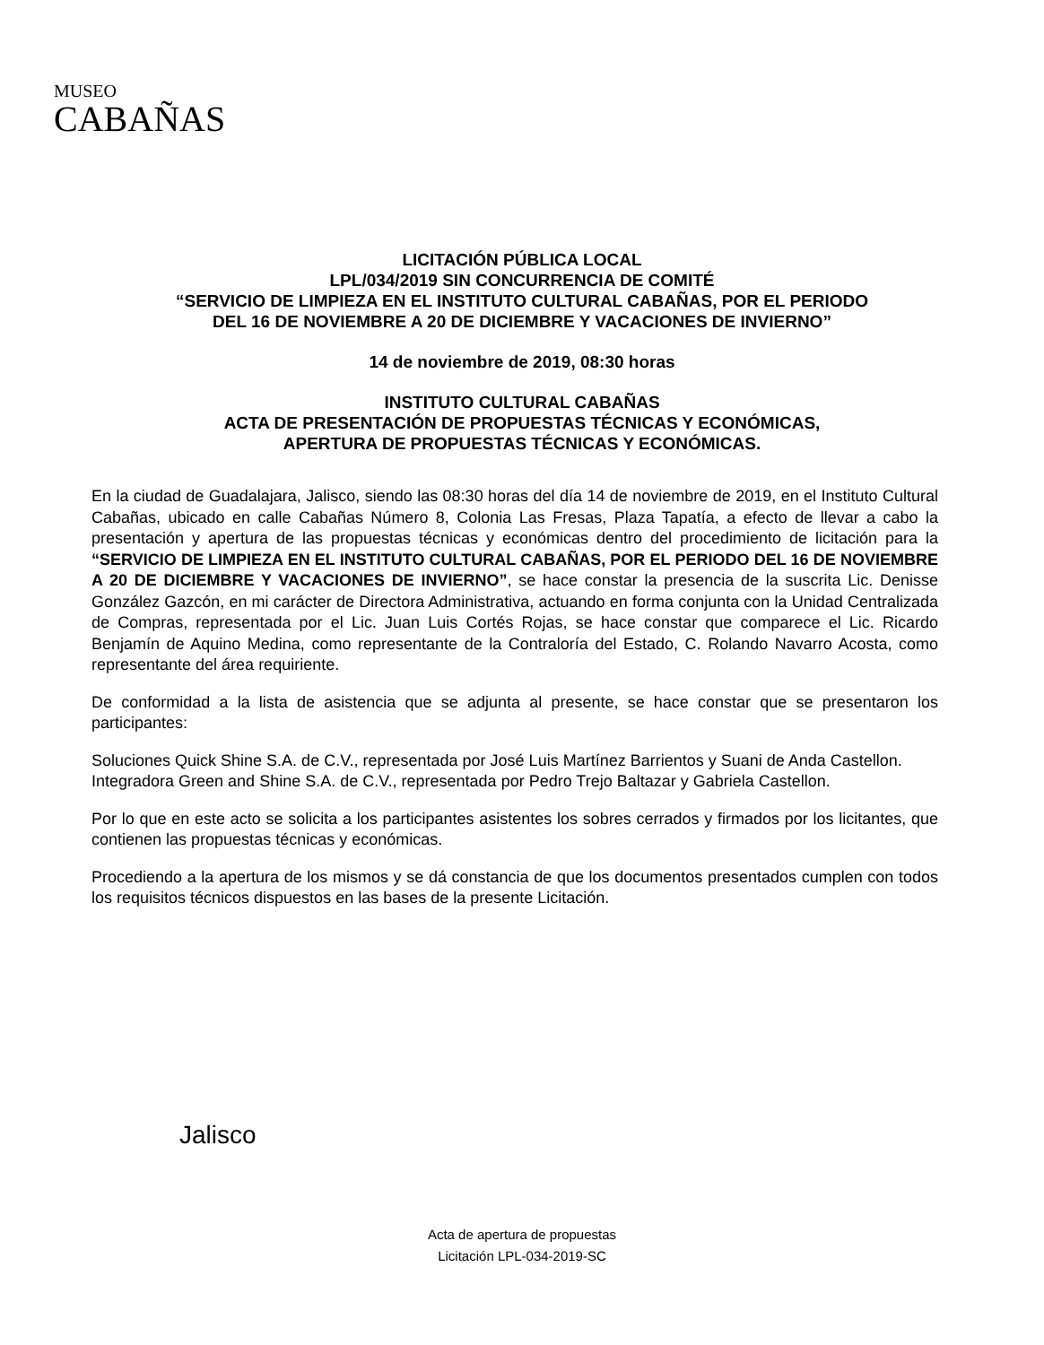MUSEO
CABAÑAS
LICITACIÓN PÚBLICA LOCAL
LPL/034/2019 SIN CONCURRENCIA DE COMITÉ
“SERVICIO DE LIMPIEZA EN EL INSTITUTO CULTURAL CABAÑAS, POR EL PERIODO
DEL 16 DE NOVIEMBRE A 20 DE DICIEMBRE Y VACACIONES DE INVIERNO”
14 de noviembre de 2019, 08:30 horas
INSTITUTO CULTURAL CABAÑAS
ACTA DE PRESENTACIÓN DE PROPUESTAS TÉCNICAS Y ECONÓMICAS,
APERTURA DE PROPUESTAS TÉCNICAS Y ECONÓMICAS.
En la ciudad de Guadalajara, Jalisco, siendo las 08:30 horas del día 14 de noviembre de 2019, en el Instituto Cultural Cabañas, ubicado en calle Cabañas Número 8, Colonia Las Fresas, Plaza Tapatía, a efecto de llevar a cabo la presentación y apertura de las propuestas técnicas y económicas dentro del procedimiento de licitación para la “SERVICIO DE LIMPIEZA EN EL INSTITUTO CULTURAL CABAÑAS, POR EL PERIODO DEL 16 DE NOVIEMBRE A 20 DE DICIEMBRE Y VACACIONES DE INVIERNO”, se hace constar la presencia de la suscrita Lic. Denisse González Gazcón, en mi carácter de Directora Administrativa, actuando en forma conjunta con la Unidad Centralizada de Compras, representada por el Lic. Juan Luis Cortés Rojas, se hace constar que comparece el Lic. Ricardo Benjamín de Aquino Medina, como representante de la Contraloría del Estado, C. Rolando Navarro Acosta, como representante del área requiriente.
De conformidad a la lista de asistencia que se adjunta al presente, se hace constar que se presentaron los participantes:
Soluciones Quick Shine S.A. de C.V., representada por José Luis Martínez Barrientos y Suani de Anda Castellon.
Integradora Green and Shine S.A. de C.V., representada por Pedro Trejo Baltazar y Gabriela Castellon.
Por lo que en este acto se solicita a los participantes asistentes los sobres cerrados y firmados por los licitantes, que contienen las propuestas técnicas y económicas.
Procediendo a la apertura de los mismos y se dá constancia de que los documentos presentados cumplen con todos los requisitos técnicos dispuestos en las bases de la presente Licitación.
Jalisco
Acta de apertura de propuestas
Licitación LPL-034-2019-SC